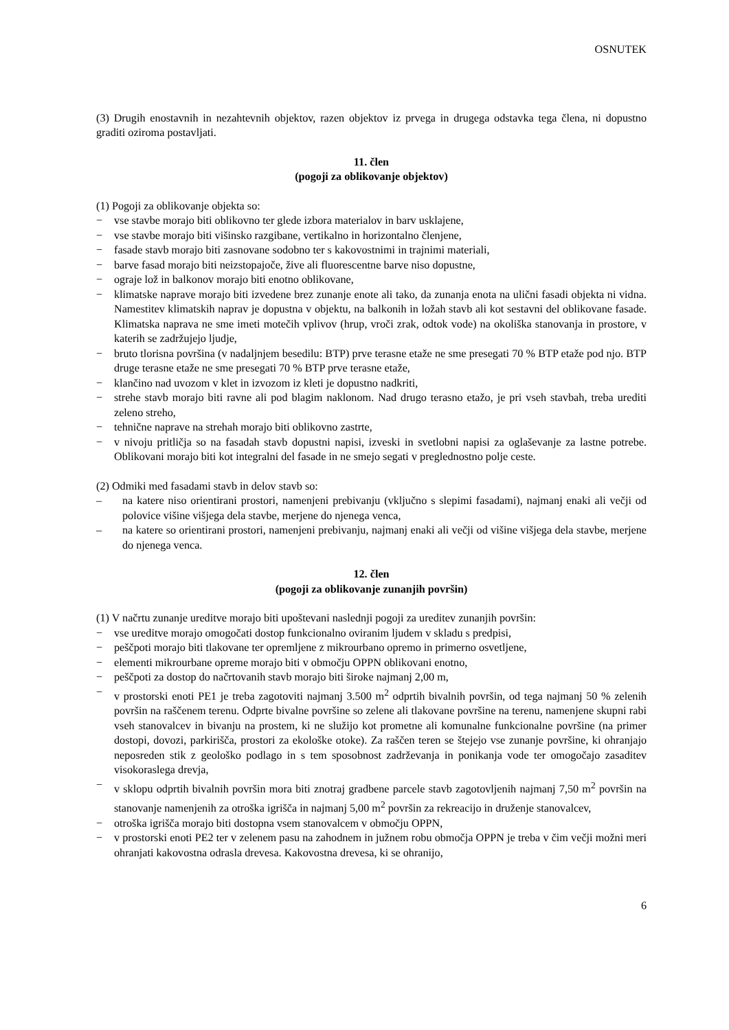OSNUTEK
(3) Drugih enostavnih in nezahtevnih objektov, razen objektov iz prvega in drugega odstavka tega člena, ni dopustno graditi oziroma postavljati.
11. člen
(pogoji za oblikovanje objektov)
(1) Pogoji za oblikovanje objekta so:
− vse stavbe morajo biti oblikovno ter glede izbora materialov in barv usklajene,
− vse stavbe morajo biti višinsko razgibane, vertikalno in horizontalno členjene,
− fasade stavb morajo biti zasnovane sodobno ter s kakovostnimi in trajnimi materiali,
− barve fasad morajo biti neizstopajoče, žive ali fluorescentne barve niso dopustne,
− ograje lož in balkonov morajo biti enotno oblikovane,
− klimatske naprave morajo biti izvedene brez zunanje enote ali tako, da zunanja enota na ulični fasadi objekta ni vidna. Namestitev klimatskih naprav je dopustna v objektu, na balkonih in ložah stavb ali kot sestavni del oblikovane fasade. Klimatska naprava ne sme imeti motečih vplivov (hrup, vroči zrak, odtok vode) na okoliška stanovanja in prostore, v katerih se zadržujejo ljudje,
− bruto tlorisna površina (v nadaljnjem besedilu: BTP) prve terasne etaže ne sme presegati 70 % BTP etaže pod njo. BTP druge terasne etaže ne sme presegati 70 % BTP prve terasne etaže,
− klančino nad uvozom v klet in izvozom iz kleti je dopustno nadkriti,
− strehe stavb morajo biti ravne ali pod blagim naklonom. Nad drugo terasno etažo, je pri vseh stavbah, treba urediti zeleno streho,
− tehnične naprave na strehah morajo biti oblikovno zastrte,
− v nivoju pritličja so na fasadah stavb dopustni napisi, izveski in svetlobni napisi za oglaševanje za lastne potrebe. Oblikovani morajo biti kot integralni del fasade in ne smejo segati v preglednostno polje ceste.
(2) Odmiki med fasadami stavb in delov stavb so:
– na katere niso orientirani prostori, namenjeni prebivanju (vključno s slepimi fasadami), najmanj enaki ali večji od polovice višine višjega dela stavbe, merjene do njenega venca,
– na katere so orientirani prostori, namenjeni prebivanju, najmanj enaki ali večji od višine višjega dela stavbe, merjene do njenega venca.
12. člen
(pogoji za oblikovanje zunanjih površin)
(1) V načrtu zunanje ureditve morajo biti upoštevani naslednji pogoji za ureditev zunanjih površin:
− vse ureditve morajo omogočati dostop funkcionalno oviranim ljudem v skladu s predpisi,
− peščpoti morajo biti tlakovane ter opremljene z mikrourbano opremo in primerno osvetljene,
− elementi mikrourbane opreme morajo biti v območju OPPN oblikovani enotno,
− peščpoti za dostop do načrtovanih stavb morajo biti široke najmanj 2,00 m,
− v prostorski enoti PE1 je treba zagotoviti najmanj 3.500 m<sup>2</sup> odprtih bivalnih površin, od tega najmanj 50 % zelenih površin na raščenem terenu. Odprte bivalne površine so zelene ali tlakovane površine na terenu, namenjene skupni rabi vseh stanovalcev in bivanju na prostem, ki ne služijo kot prometne ali komunalne funkcionalne površine (na primer dostopi, dovozi, parkirišča, prostori za ekološke otoke). Za raščen teren se štejejo vse zunanje površine, ki ohranjajo neposreden stik z geološko podlago in s tem sposobnost zadrževanja in ponikanja vode ter omogočajo zasaditev visokoraslega drevja,
− v sklopu odprtih bivalnih površin mora biti znotraj gradbene parcele stavb zagotovljenih najmanj 7,50 m<sup>2</sup> površin na stanovanje namenjenih za otroška igrišča in najmanj 5,00 m<sup>2</sup> površin za rekreacijo in druženje stanovalcev,
− otroška igrišča morajo biti dostopna vsem stanovalcem v območju OPPN,
− v prostorski enoti PE2 ter v zelenem pasu na zahodnem in južnem robu območja OPPN je treba v čim večji možni meri ohranjati kakovostna odrasla drevesa. Kakovostna drevesa, ki se ohranijo,
6